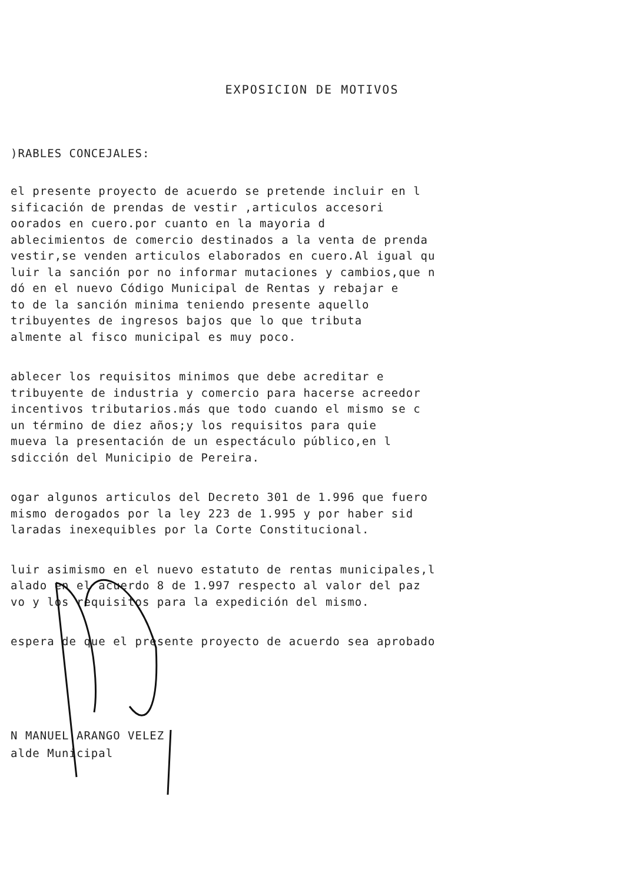EXPOSICION DE MOTIVOS
)RABLES CONCEJALES:
el presente proyecto de acuerdo se pretende incluir en l sificación de prendas de vestir ,articulos accesori oorados en cuero.por cuanto en la mayoria d ablecimientos de comercio destinados a la venta de prenda vestir,se venden articulos elaborados en cuero.Al igual qu luir la sanción por no informar mutaciones y cambios,que n dó en el nuevo Código Municipal de Rentas y rebajar e to de la sanción minima teniendo presente aquello tribuyentes de ingresos bajos que lo que tributa almente al fisco municipal es muy poco.
ablecer los requisitos minimos que debe acreditar e tribuyente de industria y comercio para hacerse acreedor incentivos tributarios.más que todo cuando el mismo se c un término de diez años;y los requisitos para quie mueva la presentación de un espectáculo público,en l sdicción del Municipio de Pereira.
ogar algunos articulos del Decreto 301 de 1.996 que fuero mismo derogados por la ley 223 de 1.995 y por haber sid laradas inexequibles por la Corte Constitucional.
luir asimismo en el nuevo estatuto de rentas municipales,l alado en el acuerdo 8 de 1.997 respecto al valor del paz vo y los requisitos para la expedición del mismo.
espera de que el presente proyecto de acuerdo sea aprobado
N MANUEL ARANGO VELEZ
alde Municipal